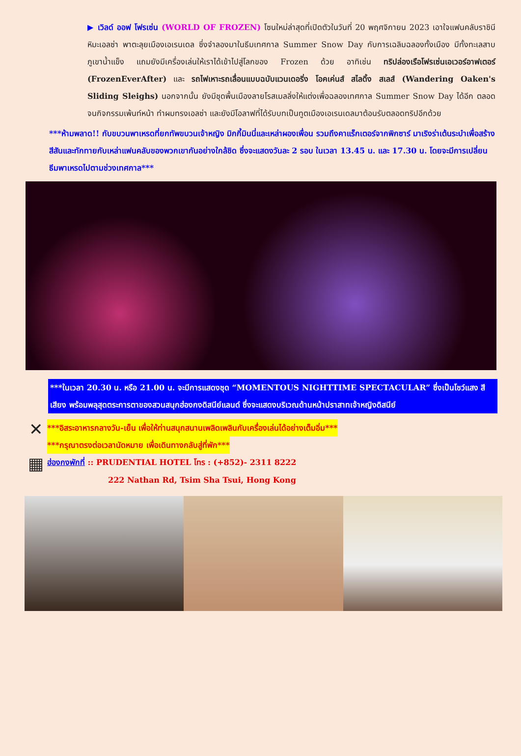▶ เวิลด์ ออฟ โฟรเซ่น (WORLD OF FROZEN) โซนใหม่ล่าสุดที่เปิดตัวในวันที่ 20 พฤศจิกายน 2023 เอาใจแฟนคลับราชินีหิมะเอลซ่า พาตะลุยเมืองเอเรนเดล ซึ่งจำลองมาในธีมเทศกาล Summer Snow Day กับการเฉลิมฉลองทั้งเมือง มีทั้งทะเลสาบ ภูเขาน้ำแข็ง แถมยังมีเครื่องเล่นให้เราได้เข้าไปสู่โลกของ Frozen ด้วย อาทิเช่น ทริปล่องเรือโฟรเซ่นเอเวอร์อาฟเตอร์ (FrozenEverAfter) และ รถไฟเหาะรถเลื่อนแบบฉบับแวนเดอริ่ง โอคเค่นส์ สไลดิ้ง สเลส์ (Wandering Oaken's Sliding Sleighs) นอกจากนั้น ยังมีชุดพื้นเมืองลายโรสเมลลิ่งให้แต่งเพื่อฉลองเทศกาล Summer Snow Day ได้อีก ตลอดจนกิจกรรมเพ้นท์หน้า ทำผมทรงเอลซ่า และยังมีโอลาฟที่ได้รับบทเป็นทูตเมืองเอเรนเดลมาต้อนรับตลอดทริปอีกด้วย
***ห้ามพลาด!! กับขบวนพาเหรดที่ยกทัพขบวนเจ้าหญิง มิกกี้มินนี่และเหล่าผองเพื่อน รวมถึงคาแร็กเตอร์จากพิกซาร์ มาเริงร่าเต้นระบำเพื่อสร้างสีสันและทักทายกับเหล่าแฟนคลับของพวกเขากันอย่างใกล้ชิด ซึ่งจะแสดงวันละ 2 รอบ ในเวลา 13.45 น. และ 17.30 น. โดยจะมีการเปลี่ยนธีมพาเหรดไปตามช่วงเทศกาล***
***ในเวลา 20.30 น. หรือ 21.00 น. จะมีการแสดงชุด “MOMENTOUS NIGHTTIME SPECTACULAR” ซึ่งเป็นโชว์แสง สี เสียง พร้อมพลุสุดตระการตาของสวนสนุกฮ่องกงดิสนีย์แลนด์ ซึ่งจะแสดงบริเวณด้านหน้าปราสาทเจ้าหญิงดิสนีย์
✕
***อิสระอาหารกลางวัน-เย็น เพื่อให้ท่านสนุกสนานเพลิดเพลินกับเครื่องเล่นได้อย่างเต็มอิ่ม***
***กรุณาตรงต่อเวลานัดหมาย เพื่อเดินทางกลับสู่ที่พัก***
▦
ฮ่องกงพักที่ :: PRUDENTIAL HOTEL โทร : (+852)- 2311 8222
222 Nathan Rd, Tsim Sha Tsui, Hong Kong